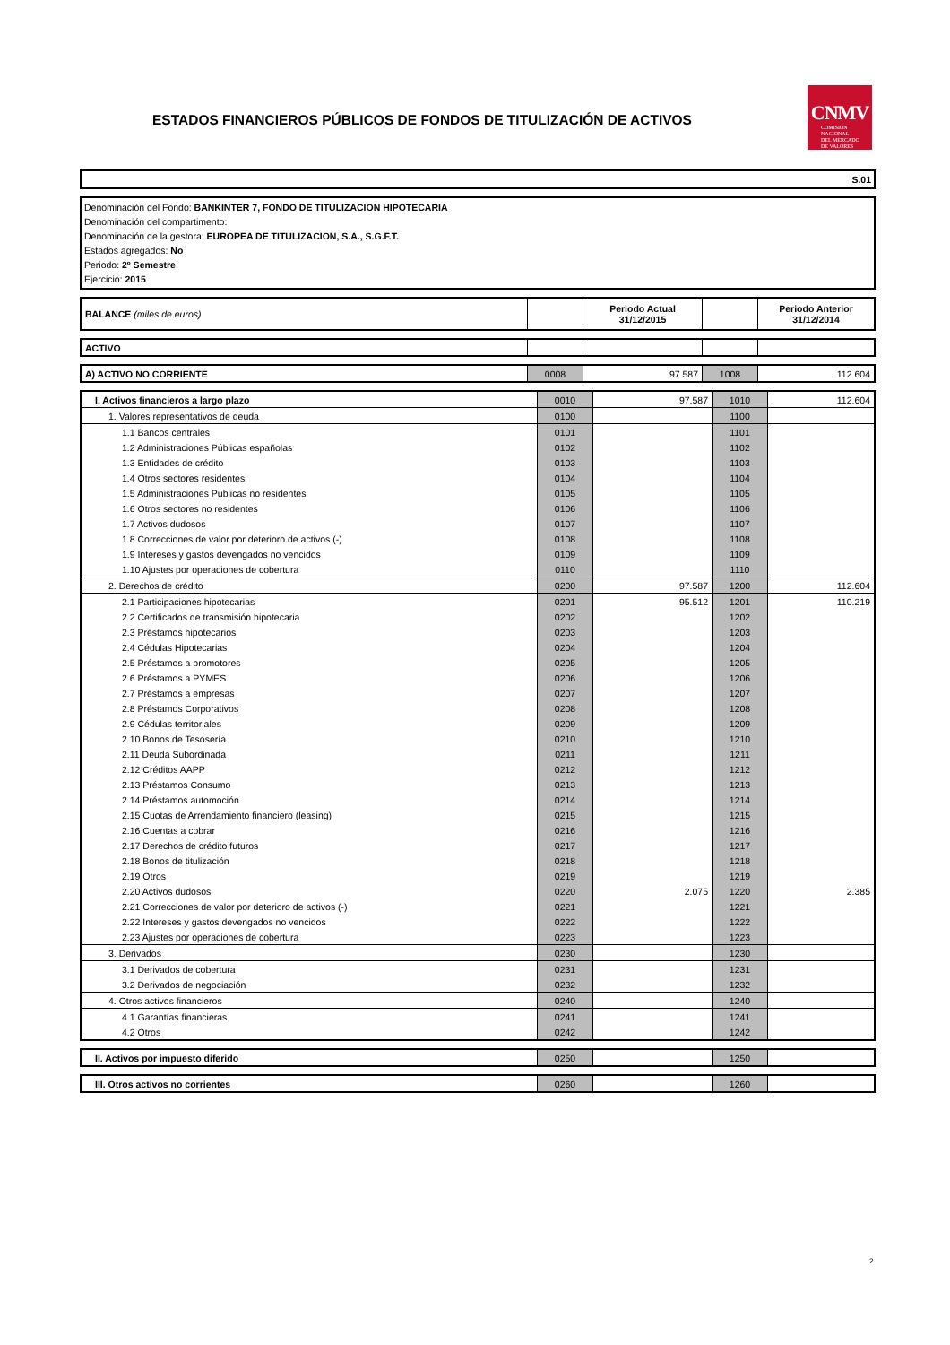ESTADOS FINANCIEROS PÚBLICOS DE FONDOS DE TITULIZACIÓN DE ACTIVOS
CNMV
COMISIÓN
NACIONAL
DEL MERCADO
DE VALORES
S.01
Denominación del Fondo: BANKINTER 7, FONDO DE TITULIZACION HIPOTECARIA
Denominación del compartimento:
Denominación de la gestora: EUROPEA DE TITULIZACION, S.A., S.G.F.T.
Estados agregados: No
Periodo: 2º Semestre
Ejercicio: 2015
| BALANCE (miles de euros) | | Periodo Actual 31/12/2015 | | Periodo Anterior 31/12/2014 |
| ACTIVO | | | | |
| A) ACTIVO NO CORRIENTE | 0008 | 97.587 | 1008 | 112.604 |
| I. Activos financieros a largo plazo | 0010 | 97.587 | 1010 | 112.604 |
| 1. Valores representativos de deuda | 0100 | | 1100 | |
| 1.1 Bancos centrales | 0101 | | 1101 | |
| 1.2 Administraciones Públicas españolas | 0102 | | 1102 | |
| 1.3 Entidades de crédito | 0103 | | 1103 | |
| 1.4 Otros sectores residentes | 0104 | | 1104 | |
| 1.5 Administraciones Públicas no residentes | 0105 | | 1105 | |
| 1.6 Otros sectores no residentes | 0106 | | 1106 | |
| 1.7 Activos dudosos | 0107 | | 1107 | |
| 1.8 Correcciones de valor por deterioro de activos (-) | 0108 | | 1108 | |
| 1.9 Intereses y gastos devengados no vencidos | 0109 | | 1109 | |
| 1.10 Ajustes por operaciones de cobertura | 0110 | | 1110 | |
| 2. Derechos de crédito | 0200 | 97.587 | 1200 | 112.604 |
| 2.1 Participaciones hipotecarias | 0201 | 95.512 | 1201 | 110.219 |
| 2.2 Certificados de transmisión hipotecaria | 0202 | | 1202 | |
| 2.3 Préstamos hipotecarios | 0203 | | 1203 | |
| 2.4 Cédulas Hipotecarias | 0204 | | 1204 | |
| 2.5 Préstamos a promotores | 0205 | | 1205 | |
| 2.6 Préstamos a PYMES | 0206 | | 1206 | |
| 2.7 Préstamos a empresas | 0207 | | 1207 | |
| 2.8 Préstamos Corporativos | 0208 | | 1208 | |
| 2.9 Cédulas territoriales | 0209 | | 1209 | |
| 2.10 Bonos de Tesosería | 0210 | | 1210 | |
| 2.11 Deuda Subordinada | 0211 | | 1211 | |
| 2.12 Créditos AAPP | 0212 | | 1212 | |
| 2.13 Préstamos Consumo | 0213 | | 1213 | |
| 2.14 Préstamos automoción | 0214 | | 1214 | |
| 2.15 Cuotas de Arrendamiento financiero (leasing) | 0215 | | 1215 | |
| 2.16 Cuentas a cobrar | 0216 | | 1216 | |
| 2.17 Derechos de crédito futuros | 0217 | | 1217 | |
| 2.18 Bonos de titulización | 0218 | | 1218 | |
| 2.19 Otros | 0219 | | 1219 | |
| 2.20 Activos dudosos | 0220 | 2.075 | 1220 | 2.385 |
| 2.21 Correcciones de valor por deterioro de activos (-) | 0221 | | 1221 | |
| 2.22 Intereses y gastos devengados no vencidos | 0222 | | 1222 | |
| 2.23 Ajustes por operaciones de cobertura | 0223 | | 1223 | |
| 3. Derivados | 0230 | | 1230 | |
| 3.1 Derivados de cobertura | 0231 | | 1231 | |
| 3.2 Derivados de negociación | 0232 | | 1232 | |
| 4. Otros activos financieros | 0240 | | 1240 | |
| 4.1 Garantías financieras | 0241 | | 1241 | |
| 4.2 Otros | 0242 | | 1242 | |
| II. Activos por impuesto diferido | 0250 | | 1250 | |
| III. Otros activos no corrientes | 0260 | | 1260 | |
2